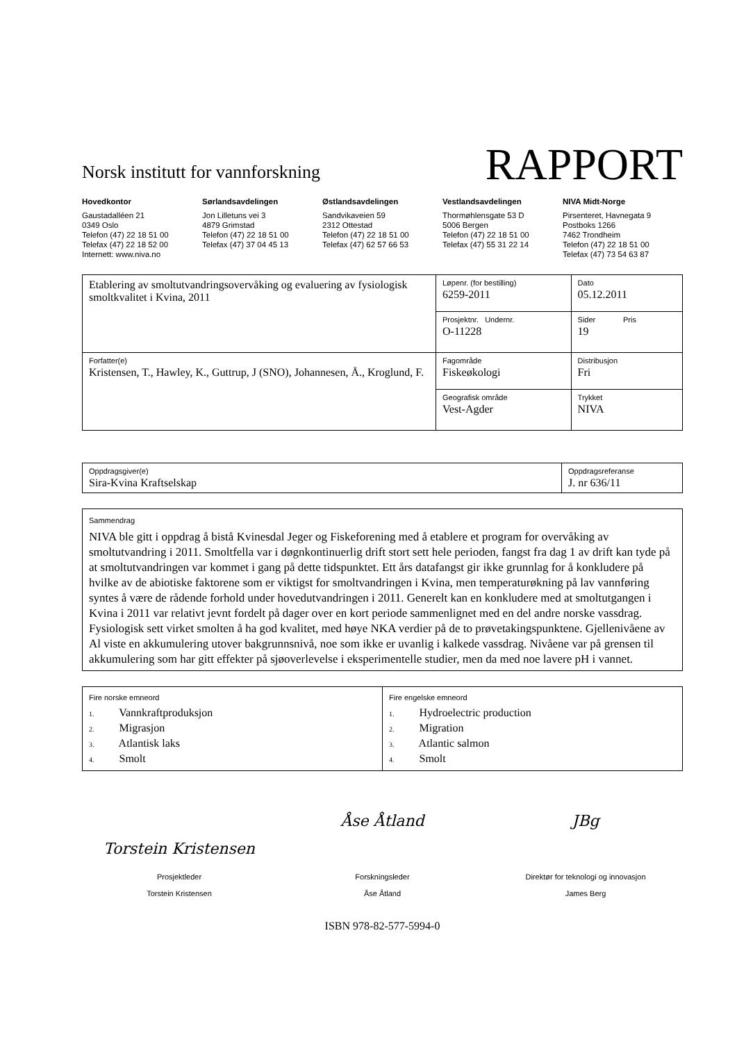Norsk institutt for vannforskning
RAPPORT
Hovedkontor
Gaustadalléen 21
0349 Oslo
Telefon (47) 22 18 51 00
Telefax (47) 22 18 52 00
Internett: www.niva.no
Sørlandsavdelingen
Jon Lilletuns vei 3
4879 Grimstad
Telefon (47) 22 18 51 00
Telefax (47) 37 04 45 13
Østlandsavdelingen
Sandvikaveien 59
2312 Ottestad
Telefon (47) 22 18 51 00
Telefax (47) 62 57 66 53
Vestlandsavdelingen
Thormøhlensgate 53 D
5006 Bergen
Telefon (47) 22 18 51 00
Telefax (47) 55 31 22 14
NIVA Midt-Norge
Pirsenteret, Havnegata 9
Postboks 1266
7462 Trondheim
Telefon (47) 22 18 51 00
Telefax (47) 73 54 63 87
| Etablering av smoltutvandringsovervåking og evaluering av fysiologisk smoltkvalitet i Kvina, 2011 | Løpenr. (for bestilling) 6259-2011 | Dato 05.12.2011 |
| | Prosjektnr. Undernr. O-11228 | Sider Pris 19 |
| Forfatter(e) Kristensen, T., Hawley, K., Guttrup, J (SNO), Johannesen, Å., Kroglund, F. | Fagområde Fiskeøkologi | Distribusjon Fri |
| | Geografisk område Vest-Agder | Trykket NIVA |
| Oppdragsgiver(e) Sira-Kvina Kraftselskap | Oppdragsreferanse J. nr 636/11 |
| Sammendrag NIVA ble gitt i oppdrag å bistå Kvinesdal Jeger og Fiskeforening med å etablere et program for overvåking av smoltutvandring i 2011. Smoltfella var i døgnkontinuerlig drift stort sett hele perioden, fangst fra dag 1 av drift kan tyde på at smoltutvandringen var kommet i gang på dette tidspunktet. Ett års datafangst gir ikke grunnlag for å konkludere på hvilke av de abiotiske faktorene som er viktigst for smoltvandringen i Kvina, men temperaturøkning på lav vannføring syntes å være de rådende forhold under hovedutvandringen i 2011. Generelt kan en konkludere med at smoltutgangen i Kvina i 2011 var relativt jevnt fordelt på dager over en kort periode sammenlignet med en del andre norske vassdrag. Fysiologisk sett virket smolten å ha god kvalitet, med høye NKA verdier på de to prøvetakingspunktene. Gjellenivåene av Al viste en akkumulering utover bakgrunnsnivå, noe som ikke er uvanlig i kalkede vassdrag. Nivåene var på grensen til akkumulering som har gitt effekter på sjøoverlevelse i eksperimentelle studier, men da med noe lavere pH i vannet. |
| Fire norske emneord 1. Vannkraftproduksjon 2. Migrasjon 3. Atlantisk laks 4. Smolt | Fire engelske emneord 1. Hydroelectric production 2. Migration 3. Atlantic salmon 4. Smolt |
Torstein Kristensen
Prosjektleder
Torstein Kristensen
Åse Åtland
Forskningsleder
Åse Åtland
JBg
Direktør for teknologi og innovasjon
James Berg
ISBN 978-82-577-5994-0